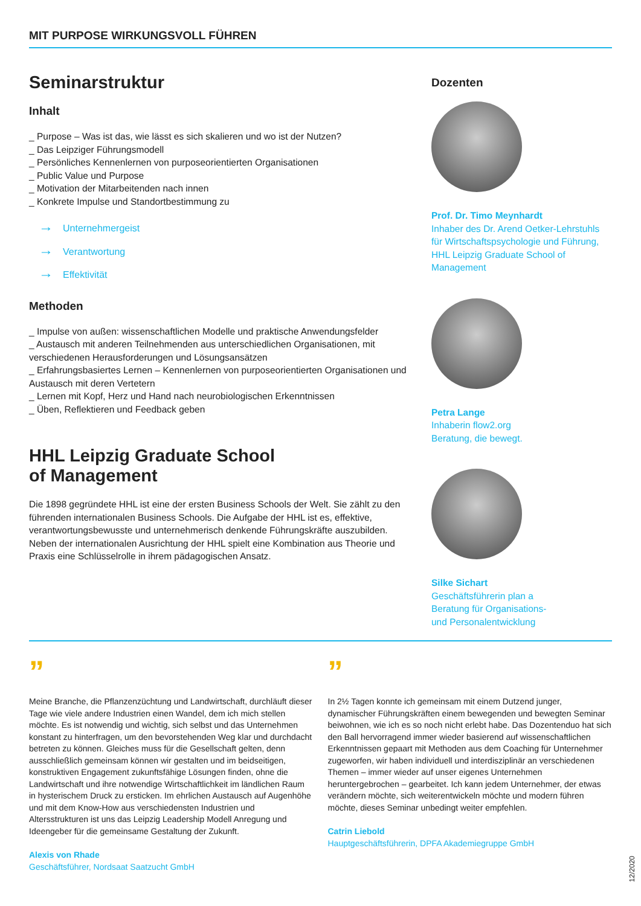MIT PURPOSE WIRKUNGSVOLL FÜHREN
Seminarstruktur
Inhalt
_ Purpose – Was ist das, wie lässt es sich skalieren und wo ist der Nutzen?
_ Das Leipziger Führungsmodell
_ Persönliches Kennenlernen von purposeorientierten Organisationen
_ Public Value und Purpose
_ Motivation der Mitarbeitenden nach innen
_ Konkrete Impulse und Standortbestimmung zu
→ Unternehmergeist
→ Verantwortung
→ Effektivität
Methoden
_ Impulse von außen: wissenschaftlichen Modelle und praktische Anwendungsfelder
_ Austausch mit anderen Teilnehmenden aus unterschiedlichen Organisationen, mit verschiedenen Herausforderungen und Lösungsansätzen
_ Erfahrungsbasiertes Lernen – Kennenlernen von purposeorientierten Organisationen und Austausch mit deren Vertetern
_ Lernen mit Kopf, Herz und Hand nach neurobiologischen Erkenntnissen
_ Üben, Reflektieren und Feedback geben
HHL Leipzig Graduate School
of Management
Die 1898 gegründete HHL ist eine der ersten Business Schools der Welt. Sie zählt zu den führenden internationalen Business Schools. Die Aufgabe der HHL ist es, effektive, verantwortungsbewusste und unternehmerisch denkende Führungskräfte auszubilden. Neben der internationalen Ausrichtung der HHL spielt eine Kombination aus Theorie und Praxis eine Schlüsselrolle in ihrem pädagogischen Ansatz.
Dozenten
Prof. Dr. Timo Meynhardt
Inhaber des Dr. Arend Oetker-Lehrstuhls für Wirtschaftspsychologie und Führung, HHL Leipzig Graduate School of Management
Petra Lange
Inhaberin flow2.org
Beratung, die bewegt.
Silke Sichart
Geschäftsführerin plan a
Beratung für Organisations-
und Personalentwicklung
”
Meine Branche, die Pflanzenzüchtung und Landwirtschaft, durchläuft dieser Tage wie viele andere Industrien einen Wandel, dem ich mich stellen möchte. Es ist notwendig und wichtig, sich selbst und das Unternehmen konstant zu hinterfragen, um den bevorstehenden Weg klar und durchdacht betreten zu können. Gleiches muss für die Gesell­schaft gelten, denn ausschließlich gemeinsam können wir gestalten und im beidseitigen, konstruktiven Engagement zukunftsfähige Lösungen finden, ohne die Landwirtschaft und ihre notwendige Wirtschaftlichkeit im ländlichen Raum in hysterischem Druck zu ersticken. Im ehrlichen Austausch auf Augenhöhe und mit dem Know-How aus verschiedensten Industrien und Altersstrukturen ist uns das Leipzig Leadership Modell Anregung und Ideengeber für die gemeinsame Gestaltung der Zukunft.
Alexis von Rhade
Geschäftsführer, Nordsaat Saatzucht GmbH
”
In 2½ Tagen konnte ich gemeinsam mit einem Dutzend junger, dynamischer Führungskräften einem bewegenden und bewegten Seminar beiwohnen, wie ich es so noch nicht erlebt habe. Das Dozentenduo hat sich den Ball hervorragend immer wieder basierend auf wissenschaftlichen Erkenntnissen gepaart mit Methoden aus dem Coaching für Unternehmer zugeworfen, wir haben individuell und interdisziplinär an verschiedenen Themen – immer wieder auf unser eigenes Unternehmen heruntergebrochen – gearbeitet. Ich kann jedem Unternehmer, der etwas verändern möchte, sich weiterentwickeln möchte und modern führen möchte, dieses Seminar unbedingt weiter empfehlen.
Catrin Liebold
Hauptgeschäftsführerin, DPFA Akademiegruppe GmbH
12/2020